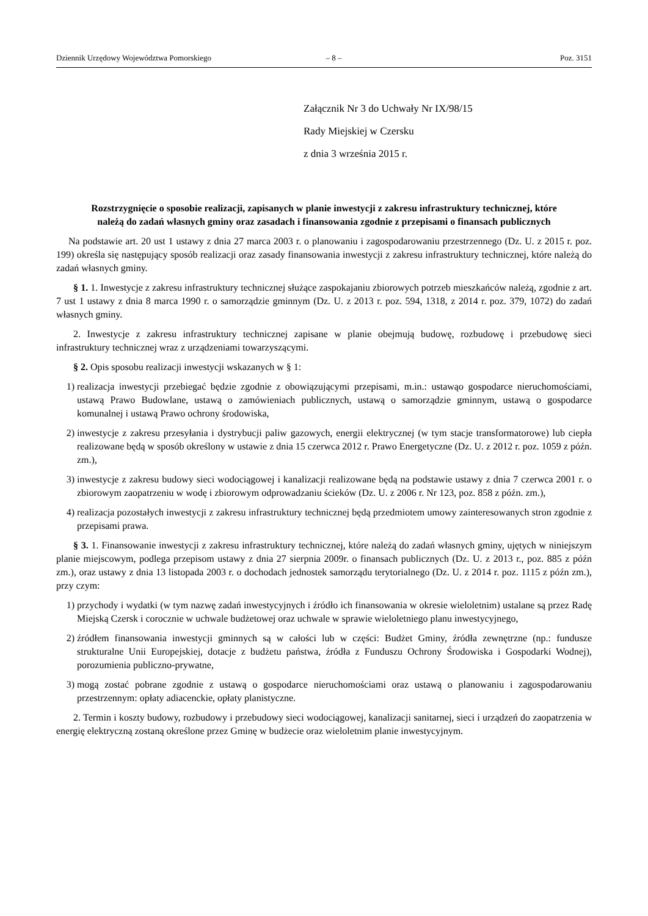Dziennik Urzędowy Województwa Pomorskiego – 8 – Poz. 3151
Załącznik Nr 3 do Uchwały Nr IX/98/15
Rady Miejskiej w Czersku
z dnia 3 września 2015 r.
Rozstrzygnięcie o sposobie realizacji, zapisanych w planie inwestycji z zakresu infrastruktury technicznej, które należą do zadań własnych gminy oraz zasadach i finansowania zgodnie z przepisami o finansach publicznych
Na podstawie art. 20 ust 1 ustawy z dnia 27 marca 2003 r. o planowaniu i zagospodarowaniu przestrzennego (Dz. U. z 2015 r. poz. 199) określa się następujący sposób realizacji oraz zasady finansowania inwestycji z zakresu infrastruktury technicznej, które należą do zadań własnych gminy.
§ 1. 1. Inwestycje z zakresu infrastruktury technicznej służące zaspokajaniu zbiorowych potrzeb mieszkańców należą, zgodnie z art. 7 ust 1 ustawy z dnia 8 marca 1990 r. o samorządzie gminnym (Dz. U. z 2013 r. poz. 594, 1318, z 2014 r. poz. 379, 1072) do zadań własnych gminy.
2. Inwestycje z zakresu infrastruktury technicznej zapisane w planie obejmują budowę, rozbudowę i przebudowę sieci infrastruktury technicznej wraz z urządzeniami towarzyszącymi.
§ 2. Opis sposobu realizacji inwestycji wskazanych w § 1:
1) realizacja inwestycji przebiegać będzie zgodnie z obowiązującymi przepisami, m.in.: ustawąo gospodarce nieruchomościami, ustawą Prawo Budowlane, ustawą o zamówieniach publicznych, ustawą o samorządzie gminnym, ustawą o gospodarce komunalnej i ustawą Prawo ochrony środowiska,
2) inwestycje z zakresu przesyłania i dystrybucji paliw gazowych, energii elektrycznej (w tym stacje transformatorowe) lub ciepła realizowane będą w sposób określony w ustawie z dnia 15 czerwca 2012 r. Prawo Energetyczne (Dz. U. z 2012 r. poz. 1059 z późn. zm.),
3) inwestycje z zakresu budowy sieci wodociągowej i kanalizacji realizowane będą na podstawie ustawy z dnia 7 czerwca 2001 r. o zbiorowym zaopatrzeniu w wodę i zbiorowym odprowadzaniu ścieków (Dz. U. z 2006 r. Nr 123, poz. 858 z późn. zm.),
4) realizacja pozostałych inwestycji z zakresu infrastruktury technicznej będą przedmiotem umowy zainteresowanych stron zgodnie z przepisami prawa.
§ 3. 1. Finansowanie inwestycji z zakresu infrastruktury technicznej, które należą do zadań własnych gminy, ujętych w niniejszym planie miejscowym, podlega przepisom ustawy z dnia 27 sierpnia 2009r. o finansach publicznych (Dz. U. z 2013 r., poz. 885 z późn zm.), oraz ustawy z dnia 13 listopada 2003 r. o dochodach jednostek samorządu terytorialnego (Dz. U. z 2014 r. poz. 1115 z późn zm.), przy czym:
1) przychody i wydatki (w tym nazwę zadań inwestycyjnych i źródło ich finansowania w okresie wieloletnim) ustalane są przez Radę Miejską Czersk i corocznie w uchwale budżetowej oraz uchwale w sprawie wieloletniego planu inwestycyjnego,
2) źródłem finansowania inwestycji gminnych są w całości lub w części: Budżet Gminy, źródła zewnętrzne (np.: fundusze strukturalne Unii Europejskiej, dotacje z budżetu państwa, źródła z Funduszu Ochrony Środowiska i Gospodarki Wodnej), porozumienia publiczno-prywatne,
3) mogą zostać pobrane zgodnie z ustawą o gospodarce nieruchomościami oraz ustawą o planowaniu i zagospodarowaniu przestrzennym: opłaty adiacenckie, opłaty planistyczne.
2. Termin i koszty budowy, rozbudowy i przebudowy sieci wodociągowej, kanalizacji sanitarnej, sieci i urządzeń do zaopatrzenia w energię elektryczną zostaną określone przez Gminę w budżecie oraz wieloletnim planie inwestycyjnym.